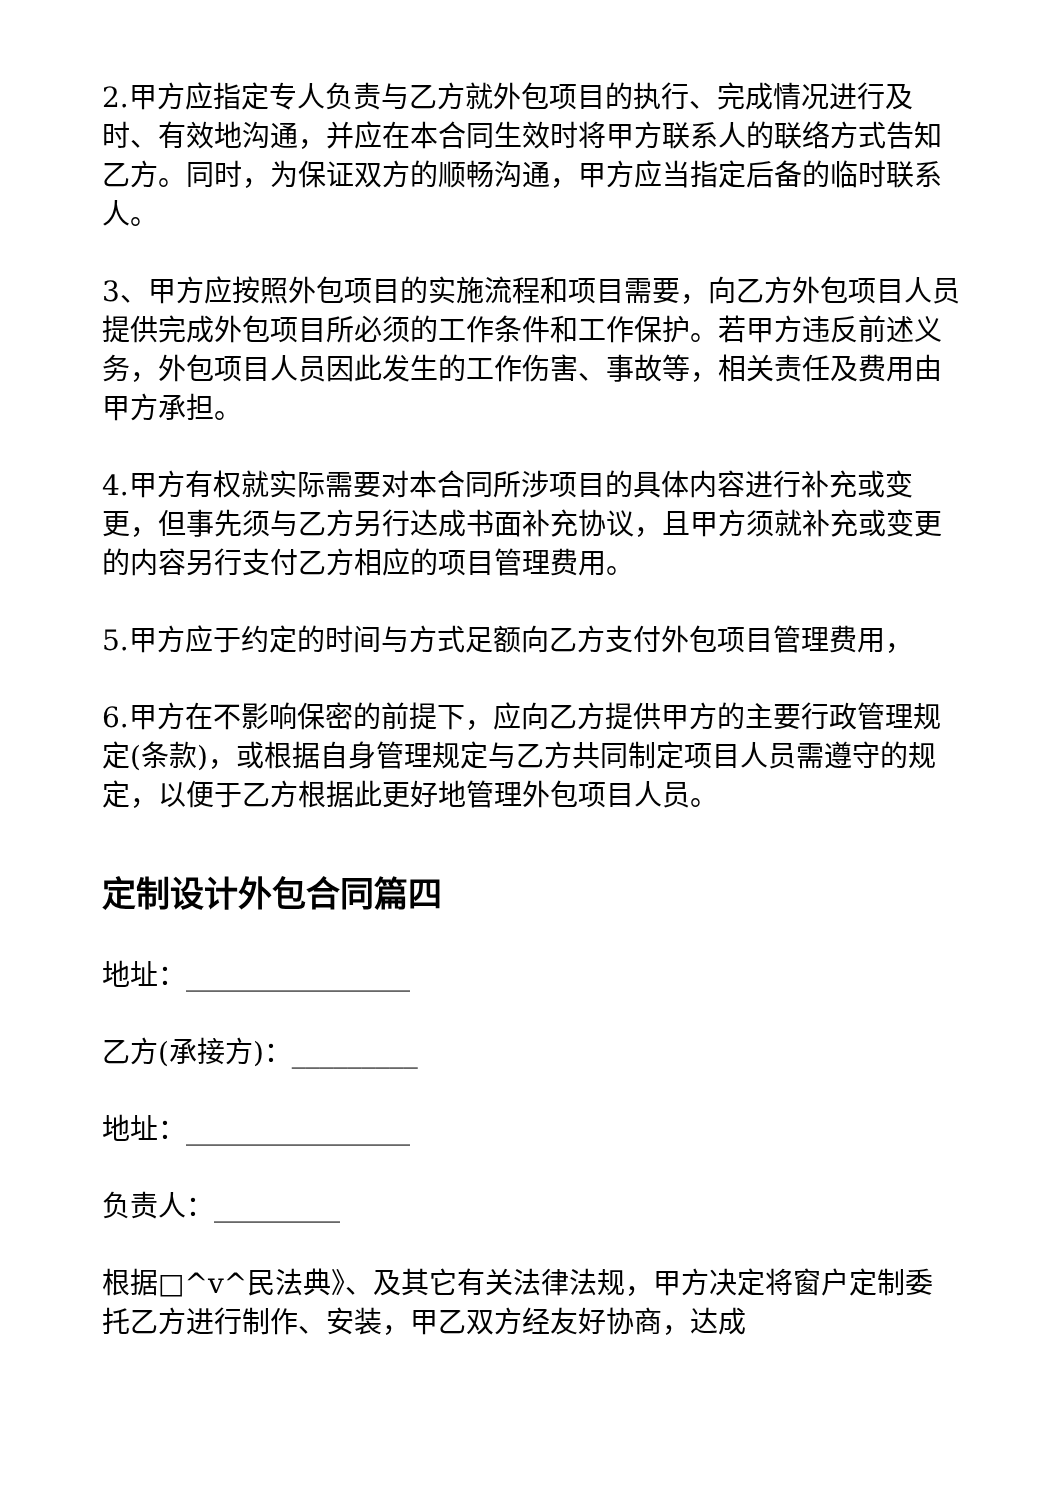2.甲方应指定专人负责与乙方就外包项目的执行、完成情况进行及时、有效地沟通，并应在本合同生效时将甲方联系人的联络方式告知乙方。同时，为保证双方的顺畅沟通，甲方应当指定后备的临时联系人。
3、甲方应按照外包项目的实施流程和项目需要，向乙方外包项目人员提供完成外包项目所必须的工作条件和工作保护。若甲方违反前述义务，外包项目人员因此发生的工作伤害、事故等，相关责任及费用由甲方承担。
4.甲方有权就实际需要对本合同所涉项目的具体内容进行补充或变更，但事先须与乙方另行达成书面补充协议，且甲方须就补充或变更的内容另行支付乙方相应的项目管理费用。
5.甲方应于约定的时间与方式足额向乙方支付外包项目管理费用，
6.甲方在不影响保密的前提下，应向乙方提供甲方的主要行政管理规定(条款)，或根据自身管理规定与乙方共同制定项目人员需遵守的规定，以便于乙方根据此更好地管理外包项目人员。
定制设计外包合同篇四
地址：________________
乙方(承接方)：_________
地址：________________
负责人：_________
根据□^v^民法典》、及其它有关法律法规，甲方决定将窗户定制委托乙方进行制作、安装，甲乙双方经友好协商，达成